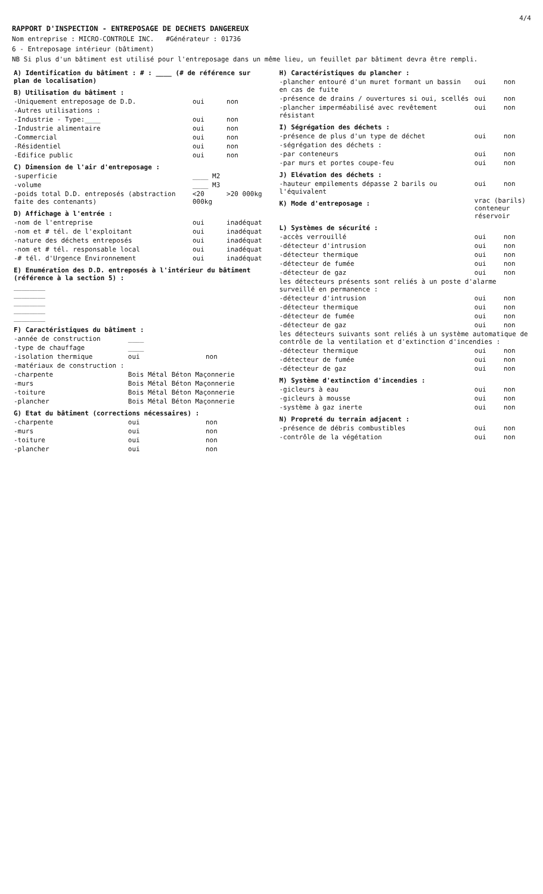4/4
RAPPORT D'INSPECTION - ENTREPOSAGE DE DECHETS DANGEREUX
Nom entreprise : MICRO-CONTROLE INC. #Générateur : 01736
6 - Entreposage intérieur (bâtiment)
NB Si plus d'un bâtiment est utilisé pour l'entreposage dans un même lieu, un feuillet par bâtiment devra être rempli.
| A) Identification du bâtiment : # : ____ (# de référence sur plan de localisation) | | |
| B) Utilisation du bâtiment : | | |
| -Uniquement entreposage de D.D. | oui | non |
| -Autres utilisations : | | |
| -Industrie - Type:____ | oui | non |
| -Industrie alimentaire | oui | non |
| -Commercial | oui | non |
| -Résidentiel | oui | non |
| -Edifice public | oui | non |
| C) Dimension de l'air d'entreposage : | | |
| -superficie | ____ M2 | |
| -volume | ____ M3 | |
| -poids total D.D. entreposés (abstraction faite des contenants) | <20 000kg | >20 000kg |
| D) Affichage à l'entrée : | | |
| -nom de l'entreprise | oui | inadéquat |
| -nom et # tél. de l'exploitant | oui | inadéquat |
| -nature des déchets entreposés | oui | inadéquat |
| -nom et # tél. responsable local | oui | inadéquat |
| -# tél. d'Urgence Environnement | oui | inadéquat |
| E) Enumération des D.D. entreposés à l'intérieur du bâtiment (référence à la section 5) : | | |
| ________ ________ ________ ________ ________ | | |
| F) Caractéristiques du bâtiment : | | |
| -année de construction | ____ | |
| -type de chauffage | ____ | |
| -isolation thermique | oui | non |
| -matériaux de construction : | | |
| -charpente | Bois Métal Béton Maçonnerie | |
| -murs | Bois Métal Béton Maçonnerie | |
| -toiture | Bois Métal Béton Maçonnerie | |
| -plancher | Bois Métal Béton Maçonnerie | |
| G) Etat du bâtiment (corrections nécessaires) : | | |
| -charpente | oui | non |
| -murs | oui | non |
| -toiture | oui | non |
| -plancher | oui | non |
| H) Caractéristiques du plancher : | | |
| -plancher entouré d'un muret formant un bassin en cas de fuite | oui | non |
| -présence de drains / ouvertures si oui, scellés | oui | non |
| -plancher imperméabilisé avec revêtement résistant | oui | non |
| I) Ségrégation des déchets : | | |
| -présence de plus d'un type de déchet | oui | non |
| -ségrégation des déchets : | | |
| -par conteneurs | oui | non |
| -par murs et portes coupe-feu | oui | non |
| J) Elévation des déchets : | | |
| -hauteur empilements dépasse 2 barils ou l'équivalent | oui | non |
| K) Mode d'entreposage : | vrac (barils) conteneur réservoir | |
| L) Systèmes de sécurité : | | |
| -accès verrouillé | oui | non |
| -détecteur d'intrusion | oui | non |
| -détecteur thermique | oui | non |
| -détecteur de fumée | oui | non |
| -détecteur de gaz | oui | non |
| les détecteurs présents sont reliés à un poste d'alarme surveillé en permanence : | | |
| -détecteur d'intrusion | oui | non |
| -détecteur thermique | oui | non |
| -détecteur de fumée | oui | non |
| -détecteur de gaz | oui | non |
| les détecteurs suivants sont reliés à un système automatique de contrôle de la ventilation et d'extinction d'incendies : | | |
| -détecteur thermique | oui | non |
| -détecteur de fumée | oui | non |
| -détecteur de gaz | oui | non |
| M) Système d'extinction d'incendies : | | |
| -gicleurs à eau | oui | non |
| -gicleurs à mousse | oui | non |
| -système à gaz inerte | oui | non |
| N) Propreté du terrain adjacent : | | |
| -présence de débris combustibles | oui | non |
| -contrôle de la végétation | oui | non |